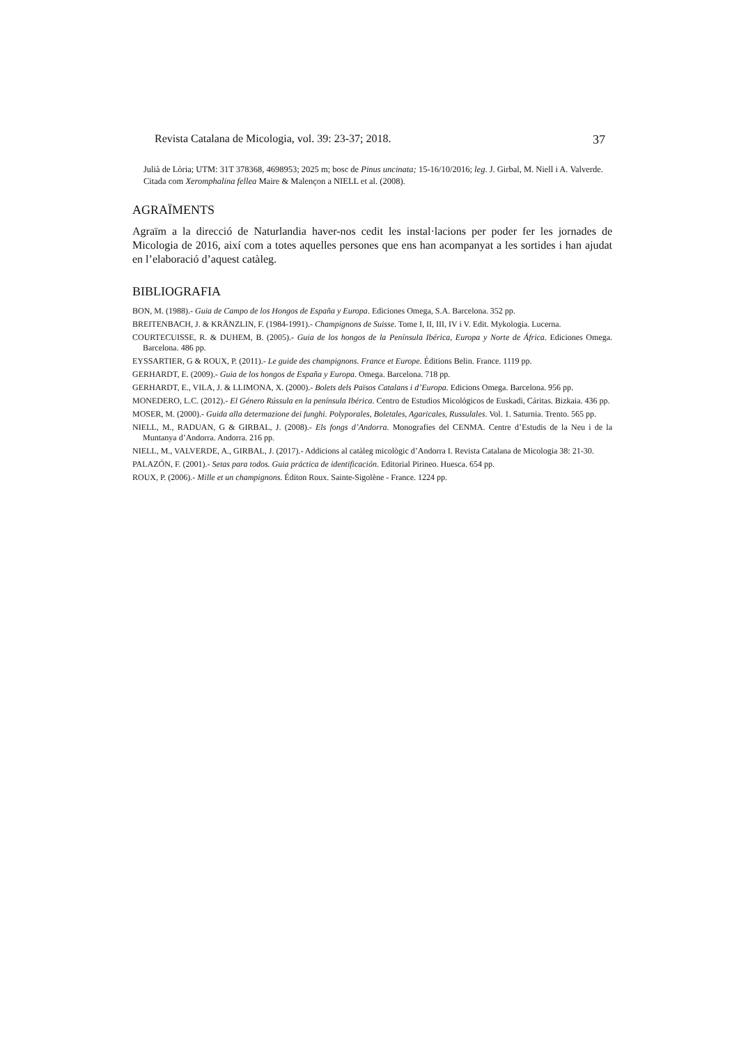Revista Catalana de Micologia, vol. 39: 23-37; 2018. 37
Julià de Lòria; UTM: 31T 378368, 4698953; 2025 m; bosc de Pinus uncinata; 15-16/10/2016; leg. J. Girbal, M. Niell i A. Valverde. Citada com Xeromphalina fellea Maire & Malençon a NIELL et al. (2008).
AGRAÏMENTS
Agraïm a la direcció de Naturlandia haver-nos cedit les instal·lacions per poder fer les jornades de Micologia de 2016, així com a totes aquelles persones que ens han acompanyat a les sortides i han ajudat en l’elaboració d’aquest catàleg.
BIBLIOGRAFIA
BON, M. (1988).- Guia de Campo de los Hongos de España y Europa. Ediciones Omega, S.A. Barcelona. 352 pp.
BREITENBACH, J. & KRÄNZLIN, F. (1984-1991).- Champignons de Suisse. Tome I, II, III, IV i V. Edit. Mykologia. Lucerna.
COURTECUISSE, R. & DUHEM, B. (2005).- Guia de los hongos de la Península Ibérica, Europa y Norte de África. Ediciones Omega. Barcelona. 486 pp.
EYSSARTIER, G & ROUX, P. (2011).- Le guide des champignons. France et Europe. Éditions Belin. France. 1119 pp.
GERHARDT, E. (2009).- Guia de los hongos de España y Europa. Omega. Barcelona. 718 pp.
GERHARDT, E., VILA, J. & LLIMONA, X. (2000).- Bolets dels Països Catalans i d’Europa. Edicions Omega. Barcelona. 956 pp.
MONEDERO, L.C. (2012).- El Género Rússula en la península Ibérica. Centro de Estudios Micológicos de Euskadi, Cáritas. Bizkaia. 436 pp.
MOSER, M. (2000).- Guida alla determazione dei funghi. Polyporales, Boletales, Agaricales, Russulales. Vol. 1. Saturnia. Trento. 565 pp.
NIELL, M., RADUAN, G & GIRBAL, J. (2008).- Els fongs d’Andorra. Monografies del CENMA. Centre d’Estudis de la Neu i de la Muntanya d’Andorra. Andorra. 216 pp.
NIELL, M., VALVERDE, A., GIRBAL, J. (2017).- Addicions al catàleg micològic d’Andorra I. Revista Catalana de Micologia 38: 21-30.
PALAZÓN, F. (2001).- Setas para todos. Guia práctica de identificación. Editorial Pirineo. Huesca. 654 pp.
ROUX, P. (2006).- Mille et un champignons. Éditon Roux. Sainte-Sigolène - France. 1224 pp.